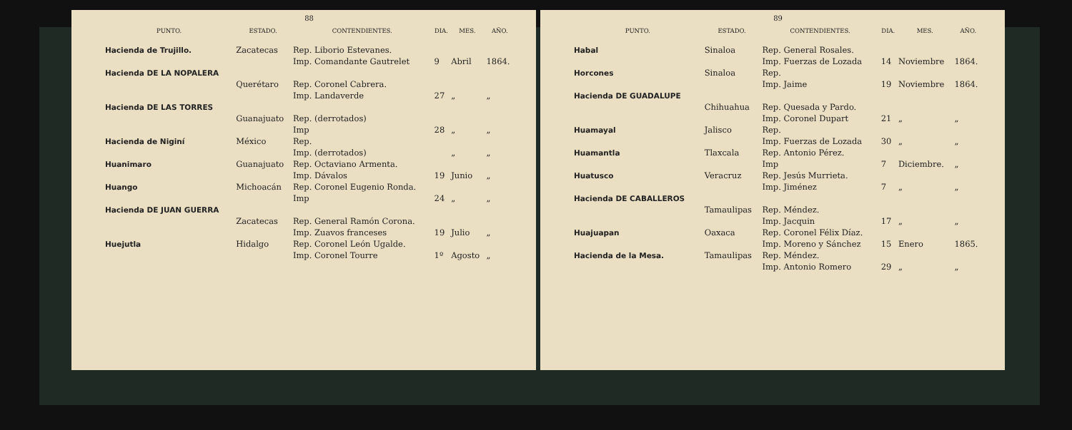88
| PUNTO. | ESTADO. | CONTENDIENTES. | DIA. | MES. | AÑO. |
| --- | --- | --- | --- | --- | --- |
| Hacienda de Trujillo. | Zacatecas | Rep. Liborio Estevanes. Imp. Comandante Gautrelet | 9 | Abril | 1864. |
| Hacienda DE LA NOPALERA | Querétaro | Rep. Coronel Cabrera. Imp. Landaverde | 27 | „ | „ |
| Hacienda DE LAS TORRES | Guanajuato | Rep. (derrotados) Imp | 28 | „ | „ |
| Hacienda de Niginí | México | Rep. Imp. (derrotados) | | „ | „ |
| Huanimaro | Guanajuato | Rep. Octaviano Armenta. Imp. Dávalos | 19 | Junio | „ |
| Huango | Michoacán | Rep. Coronel Eugenio Ronda. Imp | 24 | „ | „ |
| Hacienda DE JUAN GUERRA | Zacatecas | Rep. General Ramón Corona. Imp. Zuavos franceses | 19 | Julio | „ |
| Huejutla | Hidalgo | Rep. Coronel León Ugalde. Imp. Coronel Tourre | 1º | Agosto | „ |
89
| PUNTO. | ESTADO. | CONTENDIENTES. | DIA. | MES. | AÑO. |
| --- | --- | --- | --- | --- | --- |
| Habal | Sinaloa | Rep. General Rosales. Imp. Fuerzas de Lozada | 14 | Noviembre | 1864. |
| Horcones | Sinaloa | Rep. Imp. Jaime | 19 | Noviembre | 1864. |
| Hacienda DE GUADALUPE | Chihuahua | Rep. Quesada y Pardo. Imp. Coronel Dupart | 21 | „ | „ |
| Huamayal | Jalisco | Rep. Imp. Fuerzas de Lozada | 30 | „ | „ |
| Huamantla | Tlaxcala | Rep. Antonio Pérez. Imp | 7 | Diciembre. | „ |
| Huatusco | Veracruz | Rep. Jesús Murrieta. Imp. Jiménez | 7 | „ | „ |
| Hacienda DE CABALLEROS | Tamaulipas | Rep. Méndez. Imp. Jacquin | 17 | „ | „ |
| Huajuapan | Oaxaca | Rep. Coronel Félix Díaz. Imp. Moreno y Sánchez | 15 | Enero | 1865. |
| Hacienda de la Mesa. | Tamaulipas | Rep. Méndez. Imp. Antonio Romero | 29 | „ | „ |